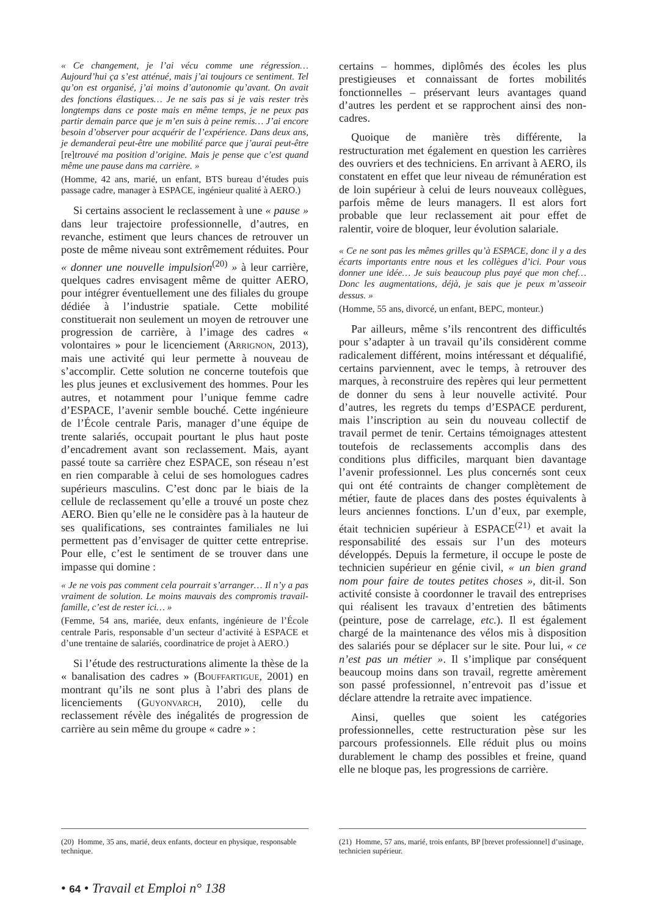« Ce changement, je l’ai vécu comme une régression… Aujourd’hui ça s’est atténué, mais j’ai toujours ce sentiment. Tel qu’on est organisé, j’ai moins d’autonomie qu’avant. On avait des fonctions élastiques… Je ne sais pas si je vais rester très longtemps dans ce poste mais en même temps, je ne peux pas partir demain parce que je m’en suis à peine remis… J’ai encore besoin d’observer pour acquérir de l’expérience. Dans deux ans, je demanderai peut-être une mobilité parce que j’aurai peut-être [re] trouvé ma position d’origine. Mais je pense que c’est quand même une pause dans ma carrière. »
(Homme, 42 ans, marié, un enfant, BTS bureau d’études puis passage cadre, manager à ESPACE, ingénieur qualité à AERO.)
Si certains associent le reclassement à une « pause » dans leur trajectoire professionnelle, d’autres, en revanche, estiment que leurs chances de retrouver un poste de même niveau sont extrêmement réduites. Pour « donner une nouvelle impulsion<sup>(20)</sup> » à leur carrière, quelques cadres envisagent même de quitter AERO, pour intégrer éventuellement une des filiales du groupe dédiée à l’industrie spatiale. Cette mobilité constituerait non seulement un moyen de retrouver une progression de carrière, à l’image des cadres « volontaires » pour le licenciement (Arrignon, 2013), mais une activité qui leur permette à nouveau de s’accomplir. Cette solution ne concerne toutefois que les plus jeunes et exclusivement des hommes. Pour les autres, et notamment pour l’unique femme cadre d’ESPACE, l’avenir semble bouché. Cette ingénieure de l’École centrale Paris, manager d’une équipe de trente salariés, occupait pourtant le plus haut poste d’encadrement avant son reclassement. Mais, ayant passé toute sa carrière chez ESPACE, son réseau n’est en rien comparable à celui de ses homologues cadres supérieurs masculins. C’est donc par le biais de la cellule de reclassement qu’elle a trouvé un poste chez AERO. Bien qu’elle ne le considère pas à la hauteur de ses qualifications, ses contraintes familiales ne lui permettent pas d’envisager de quitter cette entreprise. Pour elle, c’est le sentiment de se trouver dans une impasse qui domine :
« Je ne vois pas comment cela pourrait s’arranger… Il n’y a pas vraiment de solution. Le moins mauvais des compromis travail-famille, c’est de rester ici… »
(Femme, 54 ans, mariée, deux enfants, ingénieure de l’École centrale Paris, responsable d’un secteur d’activité à ESPACE et d’une trentaine de salariés, coordinatrice de projet à AERO.)
Si l’étude des restructurations alimente la thèse de la « banalisation des cadres » (Bouffartigue, 2001) en montrant qu’ils ne sont plus à l’abri des plans de licenciements (Guyonvarch, 2010), celle du reclassement révèle des inégalités de progression de carrière au sein même du groupe « cadre » :
certains – hommes, diplômés des écoles les plus prestigieuses et connaissant de fortes mobilités fonctionnelles – préservant leurs avantages quand d’autres les perdent et se rapprochent ainsi des non-cadres.
Quoique de manière très différente, la restructuration met également en question les carrières des ouvriers et des techniciens. En arrivant à AERO, ils constatent en effet que leur niveau de rémunération est de loin supérieur à celui de leurs nouveaux collègues, parfois même de leurs managers. Il est alors fort probable que leur reclassement ait pour effet de ralentir, voire de bloquer, leur évolution salariale.
« Ce ne sont pas les mêmes grilles qu’à ESPACE, donc il y a des écarts importants entre nous et les collègues d’ici. Pour vous donner une idée… Je suis beaucoup plus payé que mon chef… Donc les augmentations, déjà, je sais que je peux m’asseoir dessus. »
(Homme, 55 ans, divorcé, un enfant, BEPC, monteur.)
Par ailleurs, même s’ils rencontrent des difficultés pour s’adapter à un travail qu’ils considèrent comme radicalement différent, moins intéressant et déqualifié, certains parviennent, avec le temps, à retrouver des marques, à reconstruire des repères qui leur permettent de donner du sens à leur nouvelle activité. Pour d’autres, les regrets du temps d’ESPACE perdurent, mais l’inscription au sein du nouveau collectif de travail permet de tenir. Certains témoignages attestent toutefois de reclassements accomplis dans des conditions plus difficiles, marquant bien davantage l’avenir professionnel. Les plus concernés sont ceux qui ont été contraints de changer complètement de métier, faute de places dans des postes équivalents à leurs anciennes fonctions. L’un d’eux, par exemple, était technicien supérieur à ESPACE<sup>(21)</sup> et avait la responsabilité des essais sur l’un des moteurs développés. Depuis la fermeture, il occupe le poste de technicien supérieur en génie civil, « un bien grand nom pour faire de toutes petites choses », dit-il. Son activité consiste à coordonner le travail des entreprises qui réalisent les travaux d’entretien des bâtiments (peinture, pose de carrelage, etc.). Il est également chargé de la maintenance des vélos mis à disposition des salariés pour se déplacer sur le site. Pour lui, « ce n’est pas un métier ». Il s’implique par conséquent beaucoup moins dans son travail, regrette amèrement son passé professionnel, n’entrevoit pas d’issue et déclare attendre la retraite avec impatience.
Ainsi, quelles que soient les catégories professionnelles, cette restructuration pèse sur les parcours professionnels. Elle réduit plus ou moins durablement le champ des possibles et freine, quand elle ne bloque pas, les progressions de carrière.
(20) Homme, 35 ans, marié, deux enfants, docteur en physique, responsable technique.
(21) Homme, 57 ans, marié, trois enfants, BP [brevet professionnel] d’usinage, technicien supérieur.
• 64 • Travail et Emploi n° 138